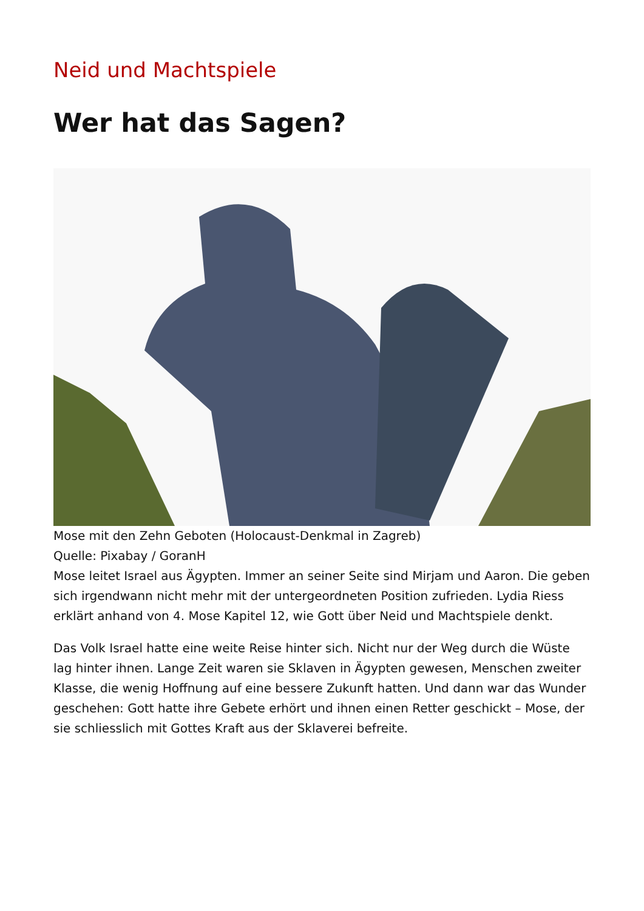Neid und Machtspiele
Wer hat das Sagen?
Mose mit den Zehn Geboten (Holocaust-Denkmal in Zagreb)
Quelle: Pixabay / GoranH
Mose leitet Israel aus Ägypten. Immer an seiner Seite sind Mirjam und Aaron. Die geben sich irgendwann nicht mehr mit der untergeordneten Position zufrieden. Lydia Riess erklärt anhand von 4. Mose Kapitel 12, wie Gott über Neid und Machtspiele denkt.
Das Volk Israel hatte eine weite Reise hinter sich. Nicht nur der Weg durch die Wüste lag hinter ihnen. Lange Zeit waren sie Sklaven in Ägypten gewesen, Menschen zweiter Klasse, die wenig Hoffnung auf eine bessere Zukunft hatten. Und dann war das Wunder geschehen: Gott hatte ihre Gebete erhört und ihnen einen Retter geschickt – Mose, der sie schliesslich mit Gottes Kraft aus der Sklaverei befreite.